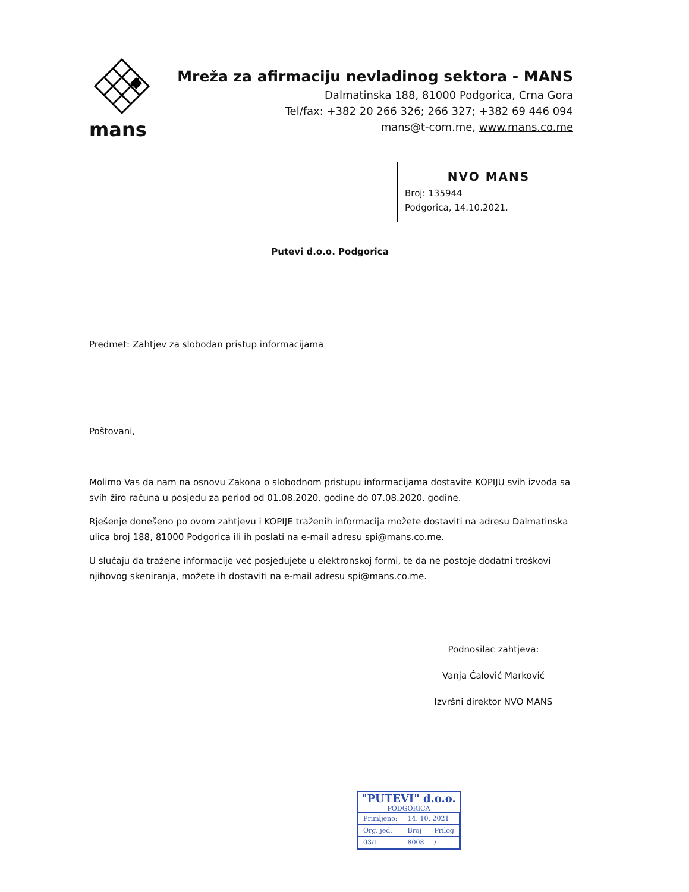mans
Mreža za afirmaciju nevladinog sektora - MANS
Dalmatinska 188, 81000 Podgorica, Crna Gora
Tel/fax: +382 20 266 326; 266 327; +382 69 446 094
mans@t-com.me, www.mans.co.me
NVO MANS
Broj: 135944
Podgorica, 14.10.2021.
Putevi d.o.o. Podgorica
Predmet: Zahtjev za slobodan pristup informacijama
Poštovani,
Molimo Vas da nam na osnovu Zakona o slobodnom pristupu informacijama dostavite KOPIJU svih izvoda sa svih žiro računa u posjedu za period od 01.08.2020. godine do 07.08.2020. godine.
Rješenje donešeno po ovom zahtjevu i KOPIJE traženih informacija možete dostaviti na adresu Dalmatinska ulica broj 188, 81000 Podgorica ili ih poslati na e-mail adresu spi@mans.co.me.
U slučaju da tražene informacije već posjedujete u elektronskoj formi, te da ne postoje dodatni troškovi njihovog skeniranja, možete ih dostaviti na e-mail adresu spi@mans.co.me.
Podnosilac zahtjeva:
Vanja Ćalović Marković
Izvršni direktor NVO MANS
"PUTEVI" d.o.o.
PODGORICA
| Primljeno: | 14. 10. 2021 | |
| Org. jed. | Broj | Prilog |
| 03/1 | 8008 | / |